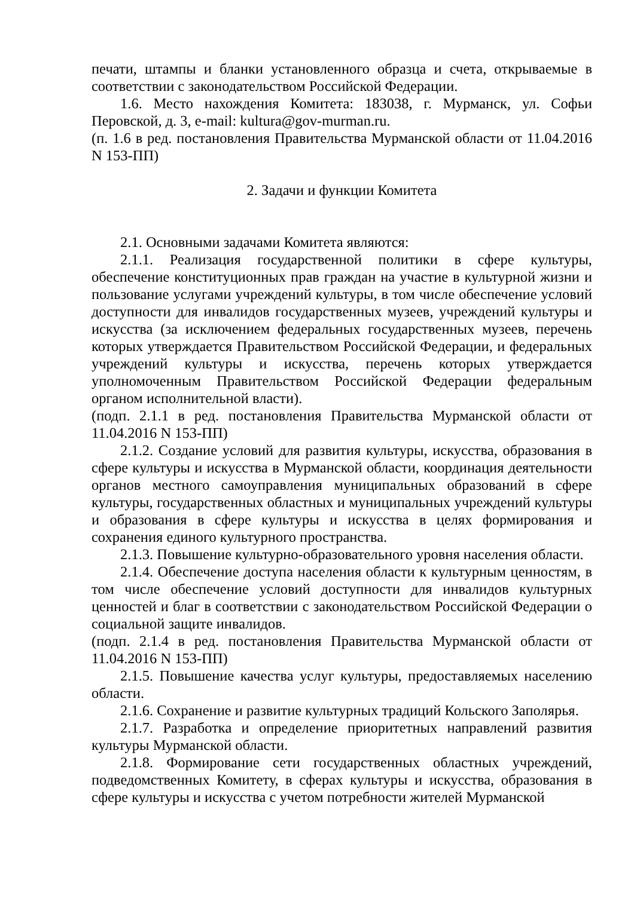печати, штампы и бланки установленного образца и счета, открываемые в соответствии с законодательством Российской Федерации.
1.6. Место нахождения Комитета: 183038, г. Мурманск, ул. Софьи Перовской, д. 3, e-mail: kultura@gov-murman.ru.
(п. 1.6 в ред. постановления Правительства Мурманской области от 11.04.2016 N 153-ПП)
2. Задачи и функции Комитета
2.1. Основными задачами Комитета являются:
2.1.1. Реализация государственной политики в сфере культуры, обеспечение конституционных прав граждан на участие в культурной жизни и пользование услугами учреждений культуры, в том числе обеспечение условий доступности для инвалидов государственных музеев, учреждений культуры и искусства (за исключением федеральных государственных музеев, перечень которых утверждается Правительством Российской Федерации, и федеральных учреждений культуры и искусства, перечень которых утверждается уполномоченным Правительством Российской Федерации федеральным органом исполнительной власти).
(подп. 2.1.1 в ред. постановления Правительства Мурманской области от 11.04.2016 N 153-ПП)
2.1.2. Создание условий для развития культуры, искусства, образования в сфере культуры и искусства в Мурманской области, координация деятельности органов местного самоуправления муниципальных образований в сфере культуры, государственных областных и муниципальных учреждений культуры и образования в сфере культуры и искусства в целях формирования и сохранения единого культурного пространства.
2.1.3. Повышение культурно-образовательного уровня населения области.
2.1.4. Обеспечение доступа населения области к культурным ценностям, в том числе обеспечение условий доступности для инвалидов культурных ценностей и благ в соответствии с законодательством Российской Федерации о социальной защите инвалидов.
(подп. 2.1.4 в ред. постановления Правительства Мурманской области от 11.04.2016 N 153-ПП)
2.1.5. Повышение качества услуг культуры, предоставляемых населению области.
2.1.6. Сохранение и развитие культурных традиций Кольского Заполярья.
2.1.7. Разработка и определение приоритетных направлений развития культуры Мурманской области.
2.1.8. Формирование сети государственных областных учреждений, подведомственных Комитету, в сферах культуры и искусства, образования в сфере культуры и искусства с учетом потребности жителей Мурманской